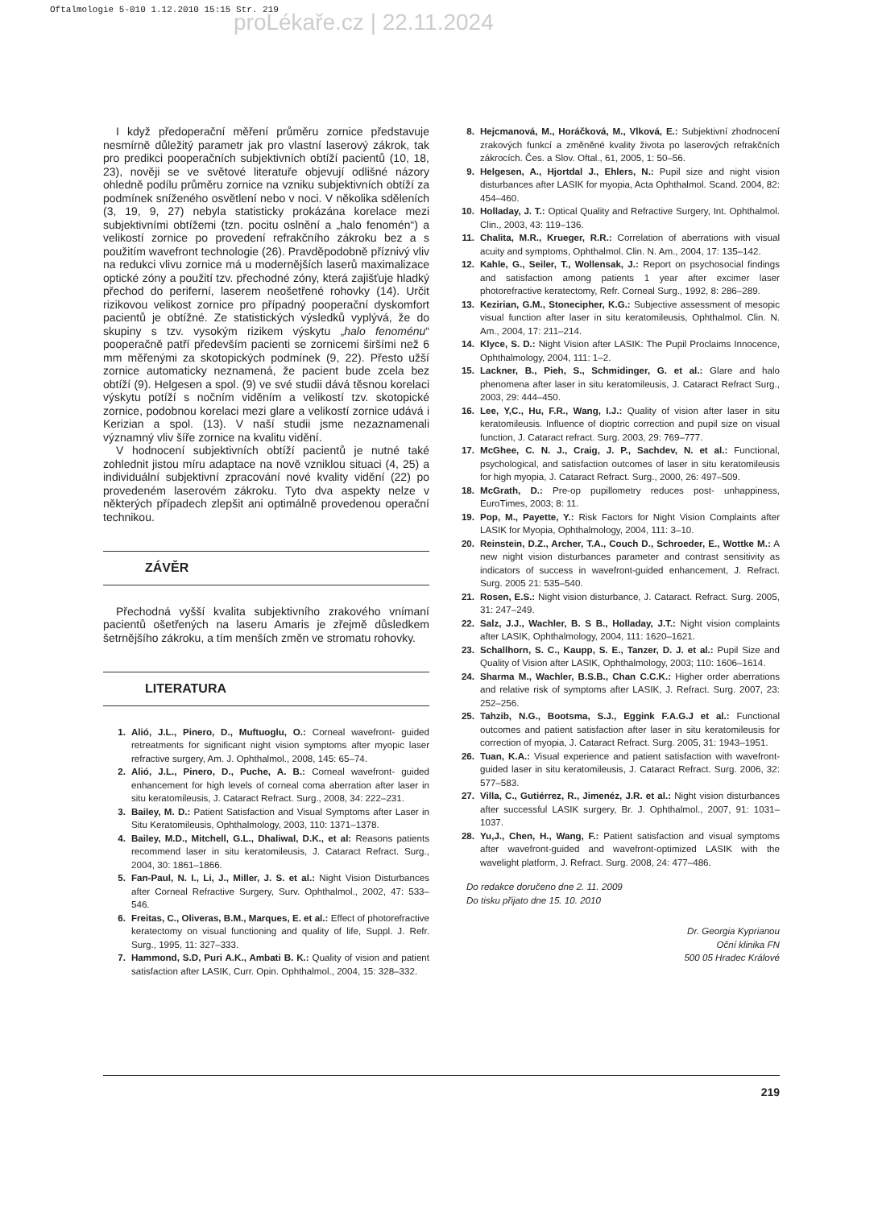Oftalmologie 5-010 1.12.2010 15:15 Str. 219
proLékaře.cz | 22.11.2024
I když předoperační měření průměru zornice představuje nesmírně důležitý parametr jak pro vlastní laserový zákrok, tak pro predikci pooperačních subjektivních obtíží pacientů (10, 18, 23), nověji se ve světové literatuře objevují odlišné názory ohledně podílu průměru zornice na vzniku subjektivních obtíží za podmínek sníženého osvětlení nebo v noci. V několika sděleních (3, 19, 9, 27) nebyla statisticky prokázána korelace mezi subjektivními obtížemi (tzn. pocitu oslnění a „halo fenomén“) a velikostí zornice po provedení refrakčního zákroku bez a s použitím wavefront technologie (26). Pravděpodobně příznivý vliv na redukci vlivu zornice má u modernějších laserů maximalizace optické zóny a použití tzv. přechodné zóny, která zajišťuje hladký přechod do periferní, laserem neošetřené rohovky (14). Určit rizikovou velikost zornice pro případný pooperační dyskomfort pacientů je obtížné. Ze statistických výsledků vyplývá, že do skupiny s tzv. vysokým rizikem výskytu „halo fenoménu“ pooperačně patří především pacienti se zornicemi širšími než 6 mm měřenými za skotopických podmínek (9, 22). Přesto užší zornice automaticky neznamená, že pacient bude zcela bez obtíží (9). Helgesen a spol. (9) ve své studii dává těsnou korelaci výskytu potíží s nočním viděním a velikostí tzv. skotopické zornice, podobnou korelaci mezi glare a velikostí zornice udává i Kerizian a spol. (13). V naší studii jsme nezaznamenali významný vliv šíře zornice na kvalitu vidění.
V hodnocení subjektivních obtíží pacientů je nutné také zohlednit jistou míru adaptace na nově vzniklou situaci (4, 25) a individuální subjektivní zpracování nové kvality vidění (22) po provedeném laserovém zákroku. Tyto dva aspekty nelze v některých případech zlepšit ani optimálně provedenou operační technikou.
ZÁVĚR
Přechodná vyšší kvalita subjektivního zrakového vnímaní pacientů ošetřených na laseru Amaris je zřejmě důsledkem šetrnějšího zákroku, a tím menších změn ve stromatu rohovky.
LITERATURA
1. Alió, J.L., Pinero, D., Muftuoglu, O.: Corneal wavefront- guided retreatments for significant night vision symptoms after myopic laser refractive surgery, Am. J. Ophthalmol., 2008, 145: 65–74.
2. Alió, J.L., Pinero, D., Puche, A. B.: Corneal wavefront- guided enhancement for high levels of corneal coma aberration after laser in situ keratomileusis, J. Cataract Refract. Surg., 2008, 34: 222–231.
3. Bailey, M. D.: Patient Satisfaction and Visual Symptoms after Laser in Situ Keratomileusis, Ophthalmology, 2003, 110: 1371–1378.
4. Bailey, M.D., Mitchell, G.L., Dhaliwal, D.K., et al: Reasons patients recommend laser in situ keratomileusis, J. Cataract Refract. Surg., 2004, 30: 1861–1866.
5. Fan-Paul, N. I., Li, J., Miller, J. S. et al.: Night Vision Disturbances after Corneal Refractive Surgery, Surv. Ophthalmol., 2002, 47: 533–546.
6. Freitas, C., Oliveras, B.M., Marques, E. et al.: Effect of photorefractive keratectomy on visual functioning and quality of life, Suppl. J. Refr. Surg., 1995, 11: 327–333.
7. Hammond, S.D, Puri A.K., Ambati B. K.: Quality of vision and patient satisfaction after LASIK, Curr. Opin. Ophthalmol., 2004, 15: 328–332.
8. Hejcmanová, M., Horáčková, M., Vlková, E.: Subjektivní zhodnocení zrakových funkcí a změněné kvality života po laserových refrakčních zákrocích. Čes. a Slov. Oftal., 61, 2005, 1: 50–56.
9. Helgesen, A., Hjortdal J., Ehlers, N.: Pupil size and night vision disturbances after LASIK for myopia, Acta Ophthalmol. Scand. 2004, 82: 454–460.
10. Holladay, J. T.: Optical Quality and Refractive Surgery, Int. Ophthalmol. Clin., 2003, 43: 119–136.
11. Chalita, M.R., Krueger, R.R.: Correlation of aberrations with visual acuity and symptoms, Ophthalmol. Clin. N. Am., 2004, 17: 135–142.
12. Kahle, G., Seiler, T., Wollensak, J.: Report on psychosocial findings and satisfaction among patients 1 year after excimer laser photorefractive keratectomy, Refr. Corneal Surg., 1992, 8: 286–289.
13. Kezirian, G.M., Stonecipher, K.G.: Subjective assessment of mesopic visual function after laser in situ keratomileusis, Ophthalmol. Clin. N. Am., 2004, 17: 211–214.
14. Klyce, S. D.: Night Vision after LASIK: The Pupil Proclaims Innocence, Ophthalmology, 2004, 111: 1–2.
15. Lackner, B., Pieh, S., Schmidinger, G. et al.: Glare and halo phenomena after laser in situ keratomileusis, J. Cataract Refract Surg., 2003, 29: 444–450.
16. Lee, Y,C., Hu, F.R., Wang, I.J.: Quality of vision after laser in situ keratomileusis. Influence of dioptric correction and pupil size on visual function, J. Cataract refract. Surg. 2003, 29: 769–777.
17. McGhee, C. N. J., Craig, J. P., Sachdev, N. et al.: Functional, psychological, and satisfaction outcomes of laser in situ keratomileusis for high myopia, J. Cataract Refract. Surg., 2000, 26: 497–509.
18. McGrath, D.: Pre-op pupillometry reduces post- unhappiness, EuroTimes, 2003; 8: 11.
19. Pop, M., Payette, Y.: Risk Factors for Night Vision Complaints after LASIK for Myopia, Ophthalmology, 2004, 111: 3–10.
20. Reinstein, D.Z., Archer, T.A., Couch D., Schroeder, E., Wottke M.: A new night vision disturbances parameter and contrast sensitivity as indicators of success in wavefront-guided enhancement, J. Refract. Surg. 2005 21: 535–540.
21. Rosen, E.S.: Night vision disturbance, J. Cataract. Refract. Surg. 2005, 31: 247–249.
22. Salz, J.J., Wachler, B. S B., Holladay, J.T.: Night vision complaints after LASIK, Ophthalmology, 2004, 111: 1620–1621.
23. Schallhorn, S. C., Kaupp, S. E., Tanzer, D. J. et al.: Pupil Size and Quality of Vision after LASIK, Ophthalmology, 2003; 110: 1606–1614.
24. Sharma M., Wachler, B.S.B., Chan C.C.K.: Higher order aberrations and relative risk of symptoms after LASIK, J. Refract. Surg. 2007, 23: 252–256.
25. Tahzib, N.G., Bootsma, S.J., Eggink F.A.G.J et al.: Functional outcomes and patient satisfaction after laser in situ keratomileusis for correction of myopia, J. Cataract Refract. Surg. 2005, 31: 1943–1951.
26. Tuan, K.A.: Visual experience and patient satisfaction with wavefront-guided laser in situ keratomileusis, J. Cataract Refract. Surg. 2006, 32: 577–583.
27. Villa, C., Gutiérrez, R., Jimenéz, J.R. et al.: Night vision disturbances after successful LASIK surgery, Br. J. Ophthalmol., 2007, 91: 1031–1037.
28. Yu,J., Chen, H., Wang, F.: Patient satisfaction and visual symptoms after wavefront-guided and wavefront-optimized LASIK with the wavelight platform, J. Refract. Surg. 2008, 24: 477–486.
Do redakce doručeno dne 2. 11. 2009
Do tisku přijato dne 15. 10. 2010
Dr. Georgia Kyprianou
Oční klinika FN
500 05 Hradec Králové
219